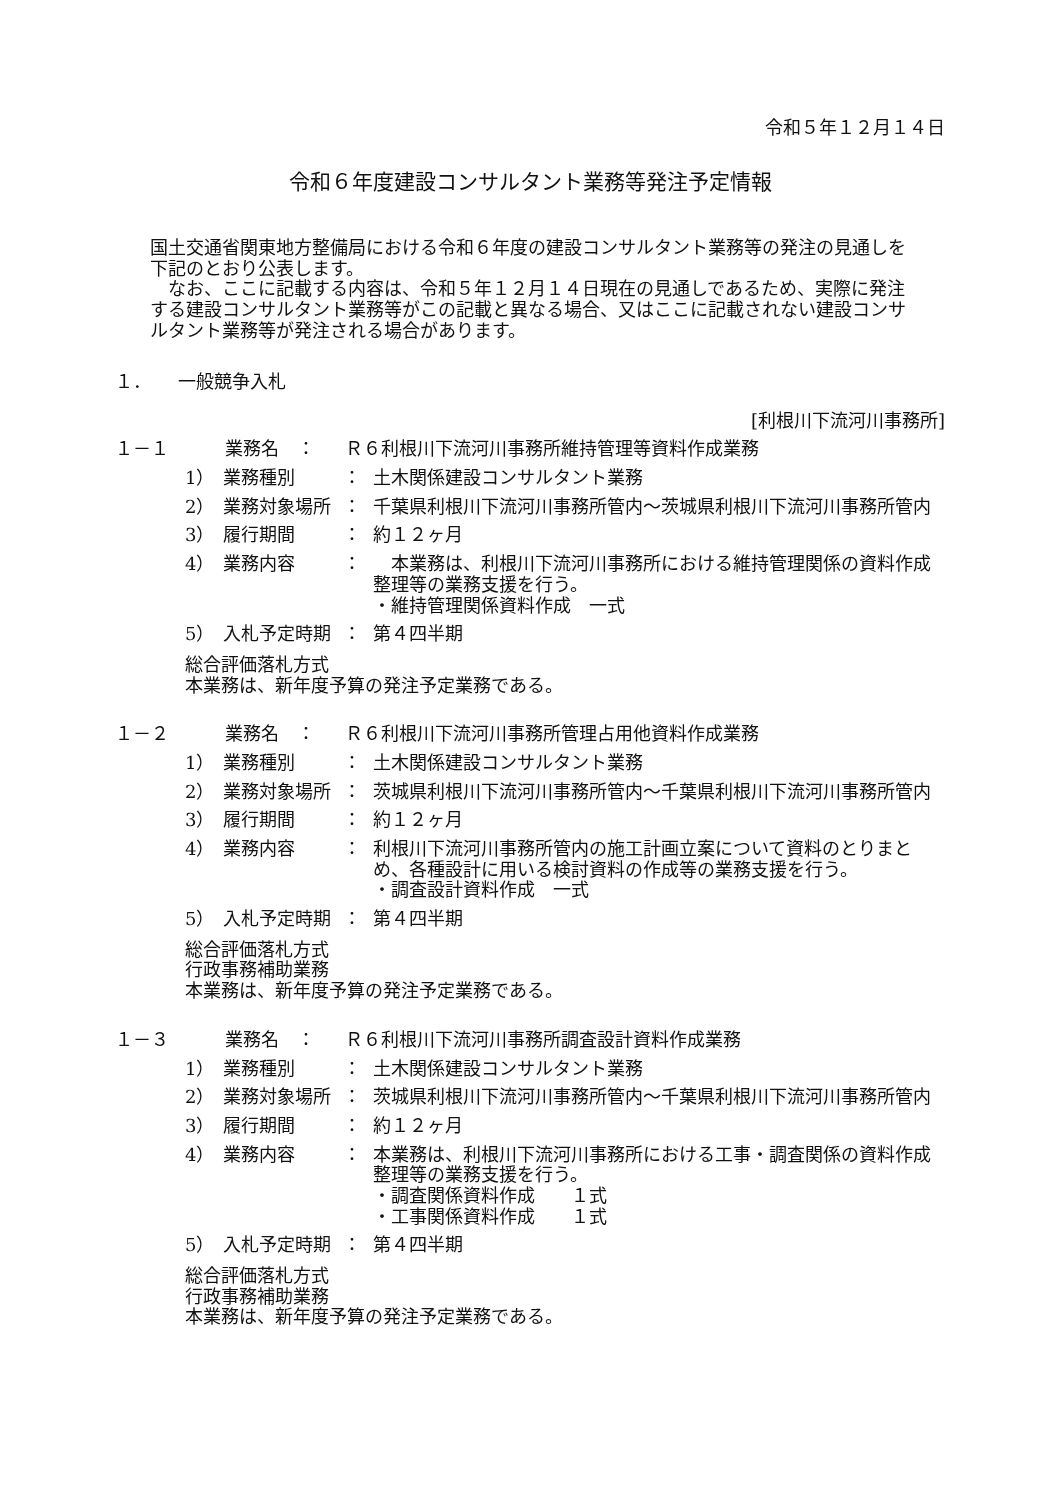令和５年１２月１４日
令和６年度建設コンサルタント業務等発注予定情報
国土交通省関東地方整備局における令和６年度の建設コンサルタント業務等の発注の見通しを下記のとおり公表します。
　なお、ここに記載する内容は、令和５年１２月１４日現在の見通しであるため、実際に発注する建設コンサルタント業務等がこの記載と異なる場合、又はここに記載されない建設コンサルタント業務等が発注される場合があります。
１．　　一般競争入札
[利根川下流河川事務所]
１－１ 業務名　： Ｒ６利根川下流河川事務所維持管理等資料作成業務
1） 業務種別 ： 土木関係建設コンサルタント業務
2） 業務対象場所 ： 千葉県利根川下流河川事務所管内～茨城県利根川下流河川事務所管内
3） 履行期間 ： 約１２ヶ月
4） 業務内容 ：　本業務は、利根川下流河川事務所における維持管理関係の資料作成整理等の業務支援を行う。
・維持管理関係資料作成　一式
5） 入札予定時期 ： 第４四半期
総合評価落札方式
本業務は、新年度予算の発注予定業務である。
１－２ 業務名　： Ｒ６利根川下流河川事務所管理占用他資料作成業務
1） 業務種別 ： 土木関係建設コンサルタント業務
2） 業務対象場所 ： 茨城県利根川下流河川事務所管内～千葉県利根川下流河川事務所管内
3） 履行期間 ： 約１２ヶ月
4） 業務内容 ： 利根川下流河川事務所管内の施工計画立案について資料のとりまとめ、各種設計に用いる検討資料の作成等の業務支援を行う。
・調査設計資料作成　一式
5） 入札予定時期 ： 第４四半期
総合評価落札方式
行政事務補助業務
本業務は、新年度予算の発注予定業務である。
１－３ 業務名　： Ｒ６利根川下流河川事務所調査設計資料作成業務
1） 業務種別 ： 土木関係建設コンサルタント業務
2） 業務対象場所 ： 茨城県利根川下流河川事務所管内～千葉県利根川下流河川事務所管内
3） 履行期間 ： 約１２ヶ月
4） 業務内容 ： 本業務は、利根川下流河川事務所における工事・調査関係の資料作成整理等の業務支援を行う。
・調査関係資料作成　　１式
・工事関係資料作成　　１式
5） 入札予定時期 ： 第４四半期
総合評価落札方式
行政事務補助業務
本業務は、新年度予算の発注予定業務である。